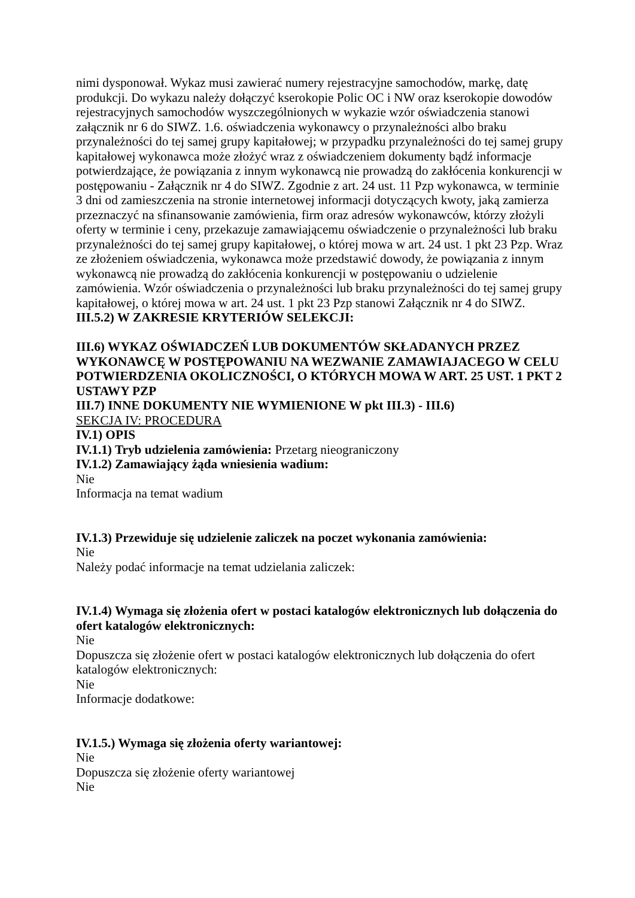nimi dysponował. Wykaz musi zawierać numery rejestracyjne samochodów, markę, datę produkcji. Do wykazu należy dołączyć kserokopie Polic OC i NW oraz kserokopie dowodów rejestracyjnych samochodów wyszczególnionych w wykazie wzór oświadczenia stanowi załącznik nr 6 do SIWZ. 1.6. oświadczenia wykonawcy o przynależności albo braku przynależności do tej samej grupy kapitałowej; w przypadku przynależności do tej samej grupy kapitałowej wykonawca może złożyć wraz z oświadczeniem dokumenty bądź informacje potwierdzające, że powiązania z innym wykonawcą nie prowadzą do zakłócenia konkurencji w postępowaniu - Załącznik nr 4 do SIWZ. Zgodnie z art. 24 ust. 11 Pzp wykonawca, w terminie 3 dni od zamieszczenia na stronie internetowej informacji dotyczących kwoty, jaką zamierza przeznaczyć na sfinansowanie zamówienia, firm oraz adresów wykonawców, którzy złożyli oferty w terminie i ceny, przekazuje zamawiającemu oświadczenie o przynależności lub braku przynależności do tej samej grupy kapitałowej, o której mowa w art. 24 ust. 1 pkt 23 Pzp. Wraz ze złożeniem oświadczenia, wykonawca może przedstawić dowody, że powiązania z innym wykonawcą nie prowadzą do zakłócenia konkurencji w postępowaniu o udzielenie zamówienia. Wzór oświadczenia o przynależności lub braku przynależności do tej samej grupy kapitałowej, o której mowa w art. 24 ust. 1 pkt 23 Pzp stanowi Załącznik nr 4 do SIWZ.
III.5.2) W ZAKRESIE KRYTERIÓW SELEKCJI:
III.6) WYKAZ OŚWIADCZEŃ LUB DOKUMENTÓW SKŁADANYCH PRZEZ WYKONAWCĘ W POSTĘPOWANIU NA WEZWANIE ZAMAWIAJACEGO W CELU POTWIERDZENIA OKOLICZNOŚCI, O KTÓRYCH MOWA W ART. 25 UST. 1 PKT 2 USTAWY PZP
III.7) INNE DOKUMENTY NIE WYMIENIONE W pkt III.3) - III.6)
SEKCJA IV: PROCEDURA
IV.1) OPIS
IV.1.1) Tryb udzielenia zamówienia: Przetarg nieograniczony
IV.1.2) Zamawiający żąda wniesienia wadium:
Nie
Informacja na temat wadium
IV.1.3) Przewiduje się udzielenie zaliczek na poczet wykonania zamówienia:
Nie
Należy podać informacje na temat udzielania zaliczek:
IV.1.4) Wymaga się złożenia ofert w postaci katalogów elektronicznych lub dołączenia do ofert katalogów elektronicznych:
Nie
Dopuszcza się złożenie ofert w postaci katalogów elektronicznych lub dołączenia do ofert katalogów elektronicznych:
Nie
Informacje dodatkowe:
IV.1.5.) Wymaga się złożenia oferty wariantowej:
Nie
Dopuszcza się złożenie oferty wariantowej
Nie